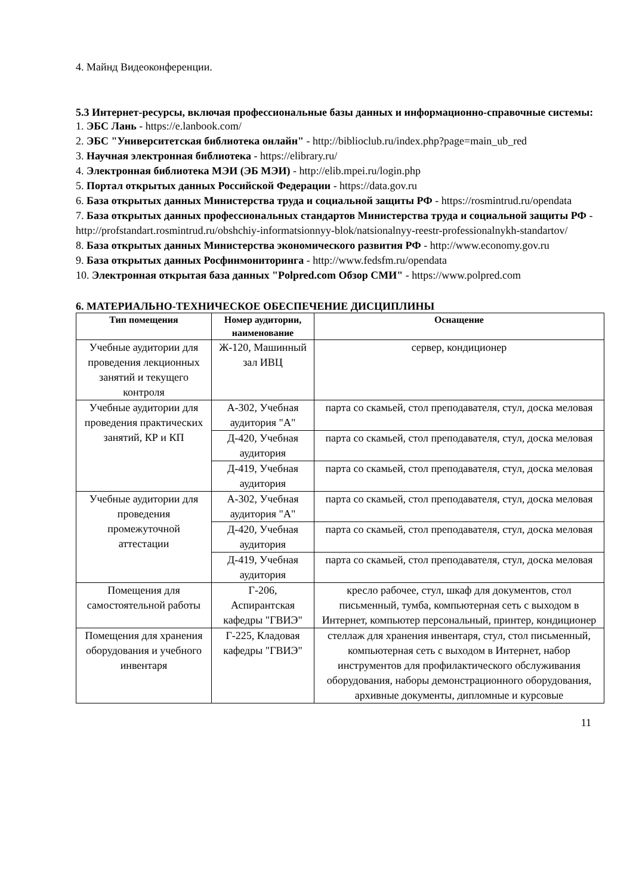4. Майнд Видеоконференции.
5.3 Интернет-ресурсы, включая профессиональные базы данных и информационно-справочные системы:
1. ЭБС Лань - https://e.lanbook.com/
2. ЭБС "Университетская библиотека онлайн" - http://biblioclub.ru/index.php?page=main_ub_red
3. Научная электронная библиотека - https://elibrary.ru/
4. Электронная библиотека МЭИ (ЭБ МЭИ) - http://elib.mpei.ru/login.php
5. Портал открытых данных Российской Федерации - https://data.gov.ru
6. База открытых данных Министерства труда и социальной защиты РФ - https://rosmintrud.ru/opendata
7. База открытых данных профессиональных стандартов Министерства труда и социальной защиты РФ - http://profstandart.rosmintrud.ru/obshchiy-informatsionnyy-blok/natsionalnyy-reestr-professionalnykh-standartov/
8. База открытых данных Министерства экономического развития РФ - http://www.economy.gov.ru
9. База открытых данных Росфинмониторинга - http://www.fedsfm.ru/opendata
10. Электронная открытая база данных "Polpred.com Обзор СМИ" - https://www.polpred.com
6. МАТЕРИАЛЬНО-ТЕХНИЧЕСКОЕ ОБЕСПЕЧЕНИЕ ДИСЦИПЛИНЫ
| Тип помещения | Номер аудитории, наименование | Оснащение |
| --- | --- | --- |
| Учебные аудитории для проведения лекционных занятий и текущего контроля | Ж-120, Машинный зал ИВЦ | сервер, кондиционер |
| Учебные аудитории для проведения практических занятий, КР и КП | А-302, Учебная аудитория "А" | парта со скамьей, стол преподавателя, стул, доска меловая |
| | Д-420, Учебная аудитория | парта со скамьей, стол преподавателя, стул, доска меловая |
| | Д-419, Учебная аудитория | парта со скамьей, стол преподавателя, стул, доска меловая |
| Учебные аудитории для проведения промежуточной аттестации | А-302, Учебная аудитория "А" | парта со скамьей, стол преподавателя, стул, доска меловая |
| | Д-420, Учебная аудитория | парта со скамьей, стол преподавателя, стул, доска меловая |
| | Д-419, Учебная аудитория | парта со скамьей, стол преподавателя, стул, доска меловая |
| Помещения для самостоятельной работы | Г-206, Аспирантская кафедры "ГВИЭ" | кресло рабочее, стул, шкаф для документов, стол письменный, тумба, компьютерная сеть с выходом в Интернет, компьютер персональный, принтер, кондиционер |
| Помещения для хранения оборудования и учебного инвентаря | Г-225, Кладовая кафедры "ГВИЭ" | стеллаж для хранения инвентаря, стул, стол письменный, компьютерная сеть с выходом в Интернет, набор инструментов для профилактического обслуживания оборудования, наборы демонстрационного оборудования, архивные документы, дипломные и курсовые |
11